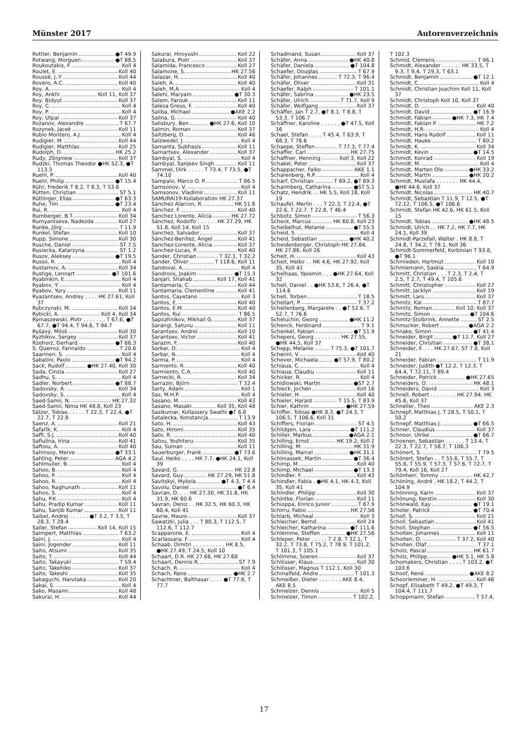Münster 2017 Autorenverzeichnis
Rottler, Benjamin ●T 49.9
Rotwang, Morguen ●T 88.5
Roukoutakis, F. Koll 4
Roulet, E. Koll 40
Roussé, J.-Y Koll 44
Rovero, A.C. Koll 40
Roy, A. Koll 4
Roy, Ankhi Koll 11, Koll 37
Roy, Bidyut Koll 37
Roy, C. Koll 4
Roy, P. Koll 4
Roy, Utpal Koll 37
Rozanov, Alexandre T 67.7
Rozynek, Jacek Koll 11
Rubio Montero, A.J. Koll 4
Rudigier, M. Koll 44
Rudigier, Matthias Koll 25
Rudolph, D. HK 25.2
Rudy, Zbigniew Koll 37
Rudzki, Thomas Theodor ●HK 52.3, ●T 113.3
Ruehl, P. Koll 40
Ruehl, Philip ●T 15.4
Rühr, Frederik T 8.2, T 8.3, T 53.6
Rütten, Christian ST 5.1
Rüttinger, Elias ●T 63.3
Ruhe, Tim ●T 23.4
Rui, R. Koll 4
Rumberger, B.T. Koll 34
Rumyantseva, Nadezda Koll 27
Runke, Jörg T 11.9
Runkel, Stefan Koll 10
Rupp, Simone Koll 30
Rusche, Daniel ST 7.5
Rusiecka, Katarzyna ST 1.2
Rusov, Aleksey ●T 19.5
Russo, R. Koll 4
Rustamov, A. Koll 34
Rustige, Lennart ●T 101.6
Ryabinkin, E. Koll 4
Ryabov, Y. Koll 4
Ryabov, Yury Koll 11
Ryazantsev, Andrey . . . . HK 27.61, Koll 37
Rybczynski, M. Koll 34
Rybicki, A. Koll 4, Koll 34
Rymaszewski, Piotr . . . . . . . T 67.6, ●T 67.7, ●T 94.4, T 94.6, T 94.7
Ryšavý, Miloš Koll 30
Ryzhikov, Sergey Koll 37
Rzehorz, Gerhard ●T 66.3
S. Queiroz, Farinaldo T 20.6
Saarinen, S. Koll 4
Sabatini, Paolo ●T 94.2
Sack, Rudolf ●HK 27.40, Koll 30
Sada, Cinzia Koll 27
Sadhu, S. Koll 4
Sadler, Norbert ●T 88.7
Sadovsky, A. Koll 34
Sadovsky, S. Koll 4
Saed-Samii, N. HK 27.32
Saed-Samii, Nima HK 48.8, Koll 23
Sälzer, Tobias . . . . . T 22.3, T 22.4, ●T 22.7, T 22.8
Saenz, A. Koll 21
Šafařík, K. Koll 4
Saffi, S.J. Koll 40
Safiulina, Irina Koll 41
Saftoiu, A. Koll 40
Sahinsoy, Merve ●T 33.1
Sahling, Peter AGA 4.2
Sahlmuller, B. Koll 4
Sahoo, B. Koll 4
Sahoo, P. Koll 4
Sahoo, R. Koll 4
Sahoo, Raghunath Koll 11
Sahoo, S. Koll 4
Sahu, P.K. Koll 4
Sahu, Pradip Kumar Koll 11
Sahu, Sanjib Kumar Koll 11
Saibel, Andrej . . . . . . ●T 3.2, T 3.5, T 28.3, T 28.4
Sailer, Stefan Koll 14, Koll 15
Saimpert, Matthias T 63.2
Saini, J. Koll 4
Saini, Jogender Koll 11
Saito, Atsumi Koll 35
Saito, T. Koll 44
Saito, Takayuki T 59.4
Saito, Takehiko Koll 37
Saito, Takeshi Koll 35
Sakaguchi, Harutaka Koll 20
Sakai, S. Koll 4
Sako, Masami Koll 48
Sakurai, H. Koll 44
Sakurai, Hiroyoshi Koll 22
Salabura, Piotr Koll 37
Salamida, Francesco Koll 27
Salamone, S. HK 27.56
Salazar, H. Koll 40
Saleh, A. Koll 40
Saleh, M.A. Koll 4
Salehi, Maryam ●T 30.3
Salem, Farouk Koll 11
Salesa Greus, F. Koll 40
Saliba, Michael ●AKE 2.2
Salina, G. Koll 40
Salisbury, Ben ●HK 27.6, Koll 10
Salmin, Roman Koll 37
Saltzberg, D. Koll 46
Salzwedel, J. Koll 4
Samanta, Subhasis Koll 11
Samartsev, Alexander Koll 37
Sambyal, S. Koll 4
Sambyal, Sanjeev Singh Koll 11
Sammel, Dirk . . . . . T 73.4, T 73.5, ●T 74.10
Sampaio, Marco O. P. T 86.5
Samsonov, V. Koll 4
Samsonov, Vladimir Koll 11
SAMURAI19-Kollaboration HK 27.37
Sánchez Alarcon, R. HK 51.6
Sánchez, F. Koll 40
Sanchez Lorente, Alicia HK 27.72
Sánchez, Rodolfo . . . . . . HK 27.29, HK 51.8, Koll 14, Koll 15
Sanchez, Salvador Koll 37
Sánchez-Benítez, Ángel Koll 41
Sanchez-Lorente, Alicia Koll 37
Sanchez-Lucas, P. Koll 40
Sander, Christian T 32.1, T 32.2
Sander, Oliver T 118.6, Koll 11
Sandoval, A. Koll 4
Sandroos, Joakim ●T 15.3
Sanjari, Shahab Koll 17, Koll 41
Santamaria, C. Koll 44
Santamaria, Clementine Koll 41
Santos, Cayetano Koll 3
Santos, E. Koll 40
Santos, E.M. Koll 40
Santos, Rui T 86.5
Sapozhnikov, Mikhail G. Koll 37
Sarangi, Satunu Koll 11
Sarantsev, Andrei Koll 10
Sarantsev, Victor Koll 41
Sarazin, F. Koll 40
Sarkar, D. Koll 4
Sarkar, N. Koll 4
Sarma, P. Koll 4
Sarmento, R. Koll 40
Sarmiento, C.A. Koll 40
Sarnecki, R. Koll 34
Sarrazin, Björn T 32.4
Sarty, Adam Koll 1
Sas, M.H.P. Koll 4
Sasano, M. Koll 43
Sasano, Masaki Koll 35, Koll 48
Sasikumar, Kollassery Swathi ●T 6.8
Satalecka, Konstancja T 13.9
Sato, H. Koll 43
Sato, Hiromi Koll 35
Sato, R. Koll 40
Satou, Yoshiteru Koll 35
Sau, Suman Koll 11
Sauerburger, Frank ●T 73.6
Saul, Heiko . . . . HK 7.7, ●HK 24.1, Koll 39
Savard, G. HK 22.8
Savard, Guy HK 27.29, HK 51.8
Savitskyi, Mykola ●T 4.3, T 4.4
Savoiu, Daniel ●T 6.4
Savran, D. . . . HK 27.30, HK 31.8, HK 31.9, HK 60.6
Savran, Deniz . . HK 32.5, HK 60.3, HK 60.4, Koll 41
Savrie, Mauro Koll 37
Sawatzki, Julia . . . T 80.3, T 112.5, T 112.6, T 112.7
Scapparone, E. Koll 4
Scarlassara, F. Koll 4
Schaab, Dimitri . . . . . . . . . . HK 8.5, ●HK 27.49, T 24.5, Koll 10
Schaart, D.R. HK 27.66, HK 27.68
Schaart, Dennis R. ST 7.9
Schach, R. Koll 4
Schach, Rene ●HK 2.7
Schachtner, Balthasar . . . . ●T 77.6, T 77.7
Schadmand, Susan Koll 37
Schäfer, Anna ●HK 40.8
Schäfer, Daniela ●T 104.8
Schaefer, Douglas T 67.9
Schäfer, Johannes T 72.3, T 96.4
Schäfer, Oliver Koll 31
Schaefer, Ralph T 101.1
Schäfer, Sabrina ●HK 23.5
Schäfer, Ulrich T 71.7, Koll 9
Schäfer, Wolfgang Koll 37
Schäffer, Jan T 2.7, ●T 8.1, T 8.8, T 53.3, T 106.7
Schäffner, Karoline . . . . . . ●T 47.5, Koll 16
Schael, Stefan . . . . T 45.4, T 63.9, T 68.3, T 78.6
Schaepe, Steffen T 77.3, T 77.4
Schaffer, Carl HK 27.75
Schaffner, Henning Koll 3, Koll 22
Schakel, Peter Koll 37
Schappacher, Falko AKE 1.1
Scharenberg, R.P. Koll 4
Scharf, Christian T 69.2, ●T 69.3
Scharmberg, Catharina ●ST 5.1
Schatz, Hendrik . . HK 5.5, Koll 18, Koll 19
Schaufel, Merlin . . . T 22.3, T 22.4, ●T 22.6, T 22.7, T 22.8, T 46.4
Schbotz, Simon T 56.3
Scheck, Marcus HK 60.8, Koll 23
Scheibelhut, Melanie ●T 55.5
Scheid, S. Koll 4
Scheid, Sebastian ●HK 40.2
Scheidenberger, Christoph HK 27.84, HK 27.88, Koll 26
Scheit, H. Koll 43
Scheit, Heiko . . HK 4.6, HK 27.92, Koll 35, Koll 41
Schelhaas, Yasemin . . . ●HK 27.64, Koll 32
Schell, Daniel . . ●HK 53.6, T 26.4, ●T 114.6
Schell, Torben T 18.5
Schellart, P. T 37.2
Schellenberg, Margarete . . ●T 52.6, T 52.7, T 76.6
Scheluchin, Georg ●HK 11.2
Schenck, Ferdinand T 9.1
Schenkel, Fabian ●T 51.9
Schepers, Georg . . . . . . . . HK 27.55, ●HK 44.5, Koll 37
Schepp, Melanie T 75.3, ●T 101.7
Scherini, V. Koll 40
Schever, Michaela ●T 57.9, T 80.2
Schiaua, C. Koll 4
Schiaua, Claudiu Koll 11
Schicker, R. Koll 4
Schidlowski, Martin ●ST 2.7
Schieck, Jochen Koll 16
Schieler, H. Koll 40
Schieler, Harald T 15.5, T 83.9
Schier, Kathrin ●HK 27.59
Schiffer, Tobias ●HK 8.3, ●T 24.3, T 106.5, T 106.6, Koll 31
Schiffers, Florian ST 4.5
Schildgen, Lara ●T 111.2
Schiller, Markus ●AGA 2.1
Schilling, Ernst HK 19.2, Koll 2
Schilling, M. HK 31.9
Schilling, Marcel ●HK 31.1
Schimassek, Martin ●T 36.4
Schimp, M. Koll 40
Schimp, Michael ●T 13.3
Schindler, F. Koll 43
Schindler, Fabia . ●HK 4.1, HK 4.3, Koll 35, Koll 41
Schindler, Philipp Koll 30
Schintke, Florian Koll 11
Schioppa, Enrico Junior T 67.9
Schirru, Fabio HK 27.56
Schlarb, Micheal Koll 3
Schleicher, Bernd Koll 24
Schleicher, Katharina ●T 111.6
Schlemme, Steffen ●HK 27.56
Schleper, Peter . . . . . T 2.8, T 32.1, T 32.2, T 73.8, T 75.2, T 78.9, T 101.2, T 101.3, T 105.1
Schlimme, Soeren Koll 37
Schlösser, Klaus Koll 30
Schlösser, Magnus T 112.1, Koll 30
Schmalfeld, Andre T 101.3
Schmeißer, Dieter . . . . . . . AKE 8.4, AKE 8.5
Schmelzer, Dennis Koll 5
Schmelzer, Timon T 102.2,
T 102.3
Schmid, Clemens T 96.1
Schmidt, Alexander . . . . . . HK 33.5, T 9.3, T 9.4, T 29.3, T 63.1
Schmidt, Benjamin ●T 12.1
Schmidt, C. Koll 4
Schmidt, Christian Joachim Koll 11, Koll 37
Schmidt, Christoph Koll 10, Koll 37
Schmidt, D. Koll 40
Schmidt, David ●T 16.9
Schmidt, Fabian ●HK 7.3, HK 7.4
Schmidt, Fabian P. HK 7.2
Schmidt, H.R. Koll 4
Schmidt, Hans Rudolf Koll 11
Schmidt, Hauke T 80.2
Schmidt, K. Koll 34
Schmidt, Kevin ●T 14.5
Schmidt, Konrad Koll 19
Schmidt, M. Koll 4
Schmidt, Marten Ole ●HK 33.2
Schmidt, Martin ●HK 20.2
Schmidt, Mustafa . . . . . . . HK 44.4, ●HK 44.6, Koll 37
Schmidt, Nicolas HK 40.7
Schmidt, Sebastian T 11.9, T 12.5, ●T 72.12, T 106.5, ●T 106.6
Schmidt, Stefan HK 42.6, HK 61.5, Koll 15
Schmidt, Tobias ●HK 48.5
Schmidt, Ulrich . . HK 7.2, HK 7.7, HK 24.1, Koll 39
Schmidt-Parzefall, Walter . HK 8.8, T 24.8, T 34.2, T 78.1, Koll 36
Schmidt-Sommerfeld, Korbinian T 93.8, ●T 96.1
Schmieden, Hartmut Koll 10
Schmiemann, Saskia T 64.9
Schmitt, Christian . . . T 2.3, T 2.4, T 2.5, T 2.7, T 49.4, T 105.6
Schmitt, Christopher Koll 27
Schmitt, Jacklyn Koll 19
Schmitt, Lars Koll 37
Schmitz, Kai T 87.7
Schmitz, Roman Koll 10, Koll 37
Schmitz, Simon ●T 104.6
Schmitz-Stolbrink, Annette ST 2.5
Schmucker, Robert ●AGA 2.2
Schnake, Simon ●T 41.4
Schneider, Birgit ●T 12.7, Koll 27
Schneider, Christian ●T 38.1
Schneider, F. . . . HK 27.67, ST 7.8, Koll 21
Schneider, Fabian T 11.9
Schneider, Judith ●T 12.2, T 12.3, T 64.4, T 72.11, T 89.4
Schneider, Patrick ●HK 27.65
Schneiders, D. HK 48.1
Schneiders, David Koll 3
Schnell, Robert . . . . . . . . HK 27.94, HK 45.6, Koll 37
Schneller, Theo AKE 2.3
Schnepf, Matthias J. T 28.5, T 50.1, T 50.2
Schnepf, Matthias J. ●T 66.5
Schnier, Claudius Koll 37
Schnoor, Ulrike ●T 66.7
Schoenen, Sebastian . . . . . . T 13.4, T 22.3, T 22.7, T 58.7, T 106.3
Schönert, S. T 79.5
Schönert, Stefan . . T 55.6, T 55.7, T 55.8, T 55.9, T 57.3, T 57.6, T 72.7, T 79.4, Koll 16, Koll 27
Schönherr, Tommy HK 42.7
Schöning, André . HK 18.2, T 44.2, T 104.9
Schönning, Karin Koll 37
Schönung, Kerstin Koll 30
Schönwald, Kay ●T 19.1
Scholer, Patrick ●T 70.4
Scholl, S. Koll 21
Scholl, Sebastian Koll 41
Scholl, Stephan ●T 56.5
Scholten, Johannes Koll 11
Scholten, O. T 37.2, Koll 40
Scholten, Olaf T 37.1
Scholz, Pascal HK 61.7
Scholz, Philipp ●HK 5.1, HK 5.8
Schomakers, Christian . . . . T 103.2, ●T 103.6
Schoof, René ●AKE 8.2
Schoorlemmer, H. Koll 46
Schopf, Elisabeth T 49.2, ●T 49.3, T 104.4, T 111.7
Schoppmann, Stefan T 57.4,
17